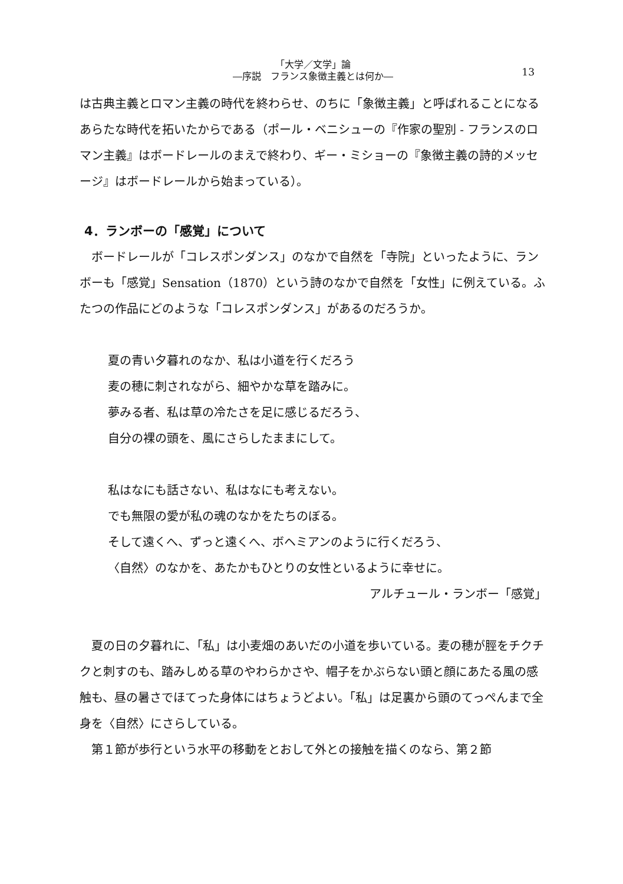「大学／文学」論
―序説　フランス象徴主義とは何か―
13
は古典主義とロマン主義の時代を終わらせ、のちに「象徴主義」と呼ばれることになるあらたな時代を拓いたからである（ポール・ベニシューの『作家の聖別 - フランスのロマン主義』はボードレールのまえで終わり、ギー・ミショーの『象徴主義の詩的メッセージ』はボードレールから始まっている）。
4．ランボーの「感覚」について
　ボードレールが「コレスポンダンス」のなかで自然を「寺院」といったように、ランボーも「感覚」Sensation（1870）という詩のなかで自然を「女性」に例えている。ふたつの作品にどのような「コレスポンダンス」があるのだろうか。
夏の青い夕暮れのなか、私は小道を行くだろう
麦の穂に刺されながら、細やかな草を踏みに。
夢みる者、私は草の冷たさを足に感じるだろう、
自分の裸の頭を、風にさらしたままにして。
私はなにも話さない、私はなにも考えない。
でも無限の愛が私の魂のなかをたちのぼる。
そして遠くへ、ずっと遠くへ、ボヘミアンのように行くだろう、
〈自然〉のなかを、あたかもひとりの女性といるように幸せに。
アルチュール・ランボー「感覚」
　夏の日の夕暮れに、「私」は小麦畑のあいだの小道を歩いている。麦の穂が脛をチクチクと刺すのも、踏みしめる草のやわらかさや、帽子をかぶらない頭と顔にあたる風の感触も、昼の暑さでほてった身体にはちょうどよい。「私」は足裏から頭のてっぺんまで全身を〈自然〉にさらしている。
　第１節が歩行という水平の移動をとおして外との接触を描くのなら、第２節